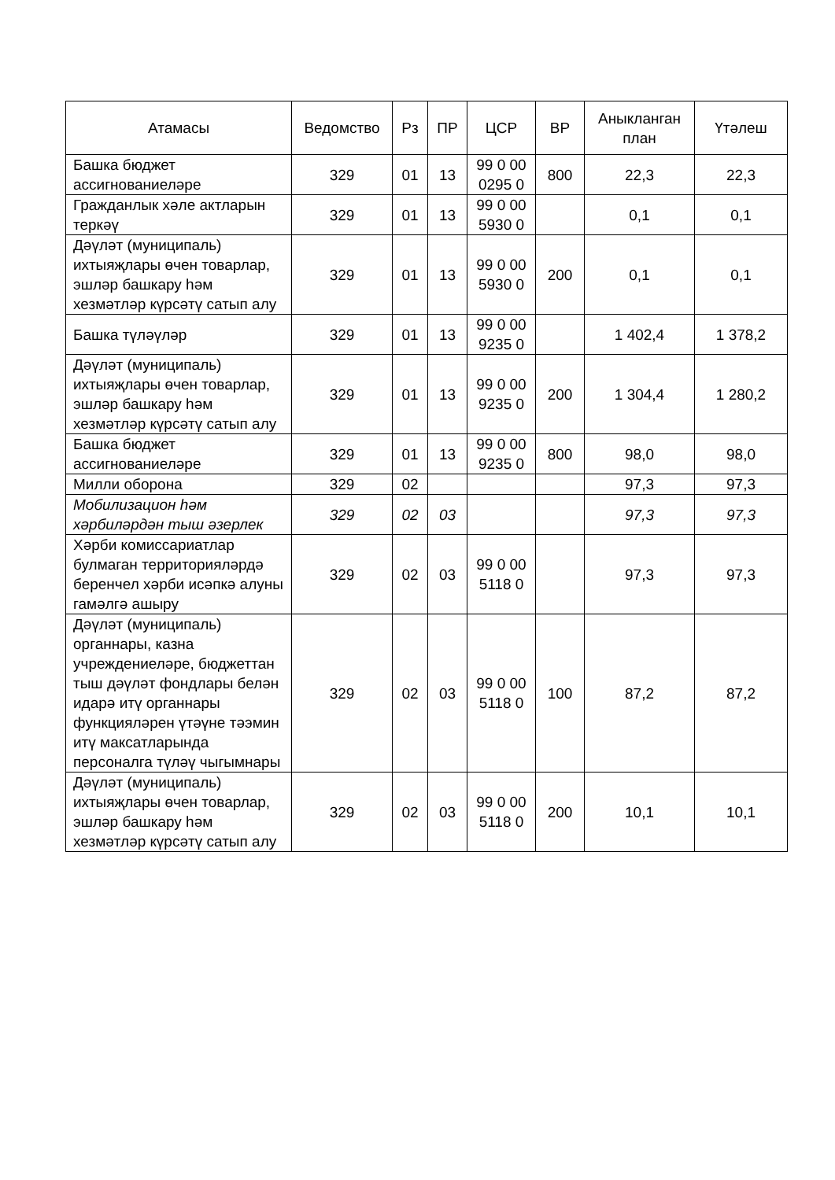| Атамасы | Ведомство | Рз | ПР | ЦСР | ВР | Аныкланган план | Үтәлеш |
| --- | --- | --- | --- | --- | --- | --- | --- |
| Башка бюджет ассигнованиеләре | 329 | 01 | 13 | 99 0 00 0295 0 | 800 | 22,3 | 22,3 |
| Гражданлык хәле актларын теркәү | 329 | 01 | 13 | 99 0 00 5930 0 | | 0,1 | 0,1 |
| Дәүләт (муниципаль) ихтыяҗлары өчен товарлар, эшләр башкару һәм хезмәтләр күрсәтү сатып алу | 329 | 01 | 13 | 99 0 00 5930 0 | 200 | 0,1 | 0,1 |
| Башка түләүләр | 329 | 01 | 13 | 99 0 00 9235 0 | | 1 402,4 | 1 378,2 |
| Дәүләт (муниципаль) ихтыяҗлары өчен товарлар, эшләр башкару һәм хезмәтләр күрсәтү сатып алу | 329 | 01 | 13 | 99 0 00 9235 0 | 200 | 1 304,4 | 1 280,2 |
| Башка бюджет ассигнованиеләре | 329 | 01 | 13 | 99 0 00 9235 0 | 800 | 98,0 | 98,0 |
| Милли оборона | 329 | 02 | | | | 97,3 | 97,3 |
| Мобилизацион һәм хәрбиләрдән тыш әзерлек | 329 | 02 | 03 | | | 97,3 | 97,3 |
| Хәрби комиссариатлар булмаган территорияләрдә беренчел хәрби исәпкә алуны гамәлгә ашыру | 329 | 02 | 03 | 99 0 00 5118 0 | | 97,3 | 97,3 |
| Дәүләт (муниципаль) органнары, казна учреждениеләре, бюджеттан тыш дәүләт фондлары белән идарә итү органнары функцияләрен үтәүне тәэмин итү максатларында персоналга түләү чыгымнары | 329 | 02 | 03 | 99 0 00 5118 0 | 100 | 87,2 | 87,2 |
| Дәүләт (муниципаль) ихтыяҗлары өчен товарлар, эшләр башкару һәм хезмәтләр күрсәтү сатып алу | 329 | 02 | 03 | 99 0 00 5118 0 | 200 | 10,1 | 10,1 |